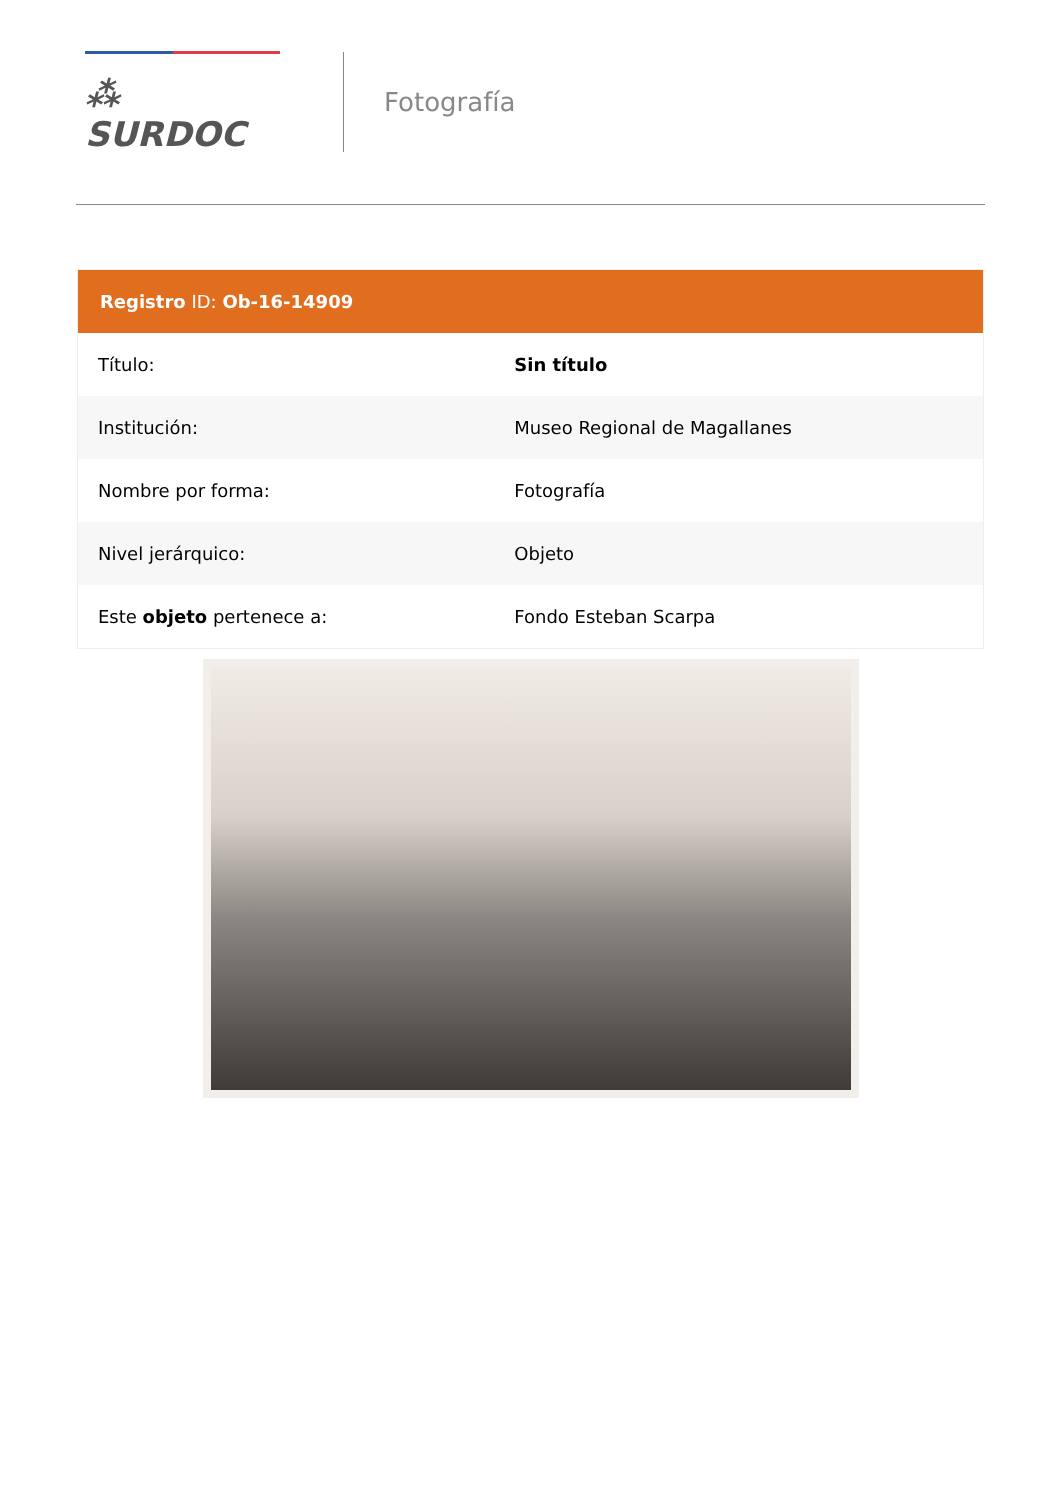⁂ SURDOC
Fotografía
Registro ID: Ob-16-14909
| Título: | Sin título |
| Institución: | Museo Regional de Magallanes |
| Nombre por forma: | Fotografía |
| Nivel jerárquico: | Objeto |
| Este objeto pertenece a: | Fondo Esteban Scarpa |